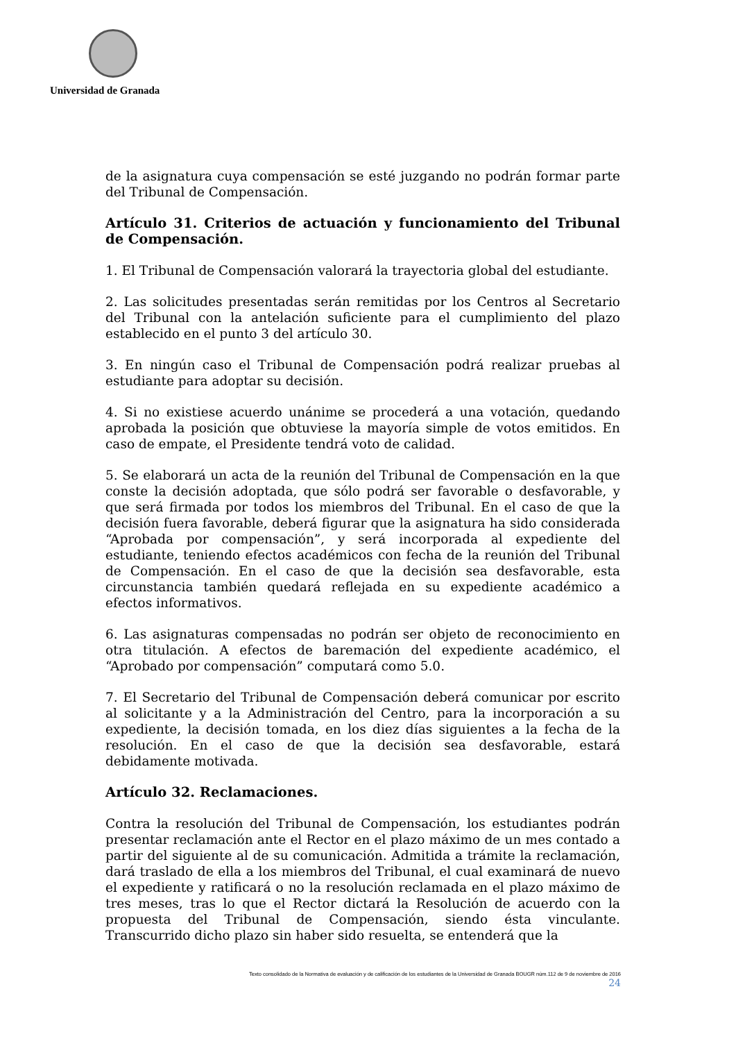Universidad de Granada
de la asignatura cuya compensación se esté juzgando no podrán formar parte del Tribunal de Compensación.
Artículo 31. Criterios de actuación y funcionamiento del Tribunal de Compensación.
1. El Tribunal de Compensación valorará la trayectoria global del estudiante.
2. Las solicitudes presentadas serán remitidas por los Centros al Secretario del Tribunal con la antelación suficiente para el cumplimiento del plazo establecido en el punto 3 del artículo 30.
3. En ningún caso el Tribunal de Compensación podrá realizar pruebas al estudiante para adoptar su decisión.
4. Si no existiese acuerdo unánime se procederá a una votación, quedando aprobada la posición que obtuviese la mayoría simple de votos emitidos. En caso de empate, el Presidente tendrá voto de calidad.
5. Se elaborará un acta de la reunión del Tribunal de Compensación en la que conste la decisión adoptada, que sólo podrá ser favorable o desfavorable, y que será firmada por todos los miembros del Tribunal. En el caso de que la decisión fuera favorable, deberá figurar que la asignatura ha sido considerada “Aprobada por compensación”, y será incorporada al expediente del estudiante, teniendo efectos académicos con fecha de la reunión del Tribunal de Compensación. En el caso de que la decisión sea desfavorable, esta circunstancia también quedará reflejada en su expediente académico a efectos informativos.
6. Las asignaturas compensadas no podrán ser objeto de reconocimiento en otra titulación. A efectos de baremación del expediente académico, el “Aprobado por compensación” computará como 5.0.
7. El Secretario del Tribunal de Compensación deberá comunicar por escrito al solicitante y a la Administración del Centro, para la incorporación a su expediente, la decisión tomada, en los diez días siguientes a la fecha de la resolución. En el caso de que la decisión sea desfavorable, estará debidamente motivada.
Artículo 32. Reclamaciones.
Contra la resolución del Tribunal de Compensación, los estudiantes podrán presentar reclamación ante el Rector en el plazo máximo de un mes contado a partir del siguiente al de su comunicación. Admitida a trámite la reclamación, dará traslado de ella a los miembros del Tribunal, el cual examinará de nuevo el expediente y ratificará o no la resolución reclamada en el plazo máximo de tres meses, tras lo que el Rector dictará la Resolución de acuerdo con la propuesta del Tribunal de Compensación, siendo ésta vinculante. Transcurrido dicho plazo sin haber sido resuelta, se entenderá que la
Texto consolidado de la Normativa de evaluación y de calificación de los estudiantes de la Universidad de Granada BOUGR núm.112 de 9 de noviembre de 2016
24